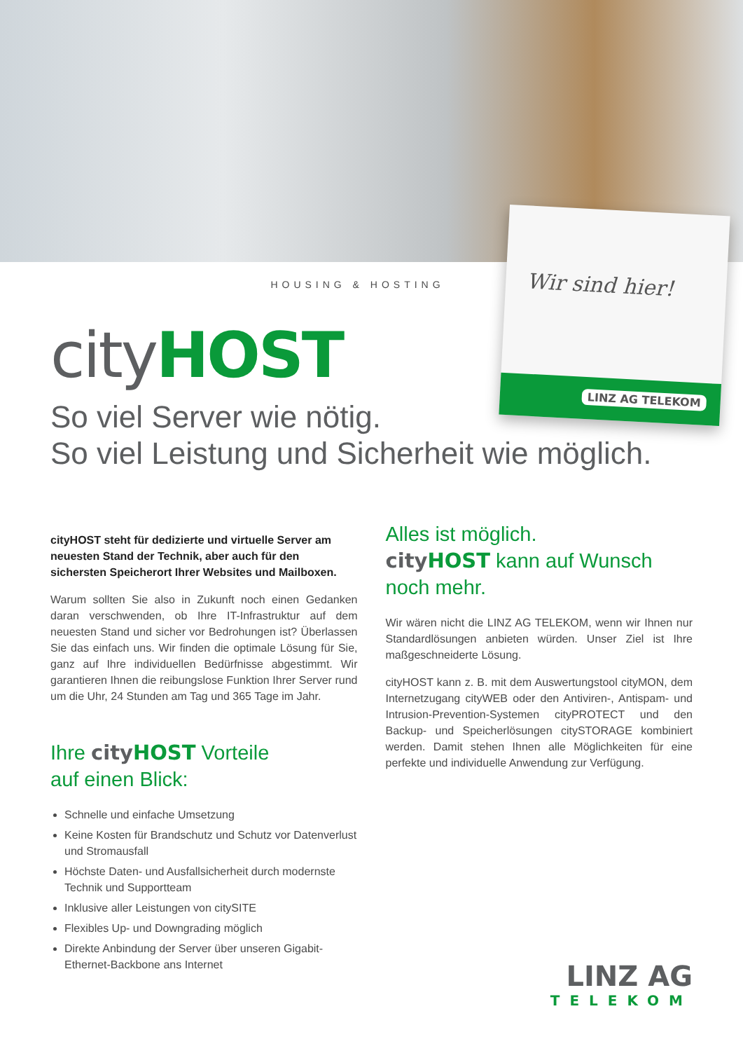Wir sind hier!
LINZ AG TELEKOM
HOUSING & HOSTING
city HOST
So viel Server wie nötig.
So viel Leistung und Sicherheit wie möglich.
cityHOST steht für dedizierte und virtuelle Server am neuesten Stand der Technik, aber auch für den sichersten Speicherort Ihrer Websites und Mailboxen.
Warum sollten Sie also in Zukunft noch einen Gedanken daran verschwenden, ob Ihre IT-Infrastruktur auf dem neuesten Stand und sicher vor Bedrohungen ist? Überlassen Sie das einfach uns. Wir finden die optimale Lösung für Sie, ganz auf Ihre individuellen Bedürfnisse abgestimmt. Wir garantieren Ihnen die reibungslose Funktion Ihrer Server rund um die Uhr, 24 Stunden am Tag und 365 Tage im Jahr.
Ihre city HOST Vorteile
auf einen Blick:
Schnelle und einfache Umsetzung
Keine Kosten für Brandschutz und Schutz vor Datenverlust und Stromausfall
Höchste Daten- und Ausfallsicherheit durch modernste Technik und Supportteam
Inklusive aller Leistungen von citySITE
Flexibles Up- und Downgrading möglich
Direkte Anbindung der Server über unseren Gigabit-Ethernet-Backbone ans Internet
Alles ist möglich.
city HOST kann auf Wunsch noch mehr.
Wir wären nicht die LINZ AG TELEKOM, wenn wir Ihnen nur Standardlösungen anbieten würden. Unser Ziel ist Ihre maßgeschneiderte Lösung.
cityHOST kann z. B. mit dem Auswertungstool cityMON, dem Internetzugang cityWEB oder den Antiviren-, Antispam- und Intrusion-Prevention-Systemen cityPROTECT und den Backup- und Speicherlösungen citySTORAGE kombiniert werden. Damit stehen Ihnen alle Möglichkeiten für eine perfekte und individuelle Anwendung zur Verfügung.
LINZ AG
TELEKOM